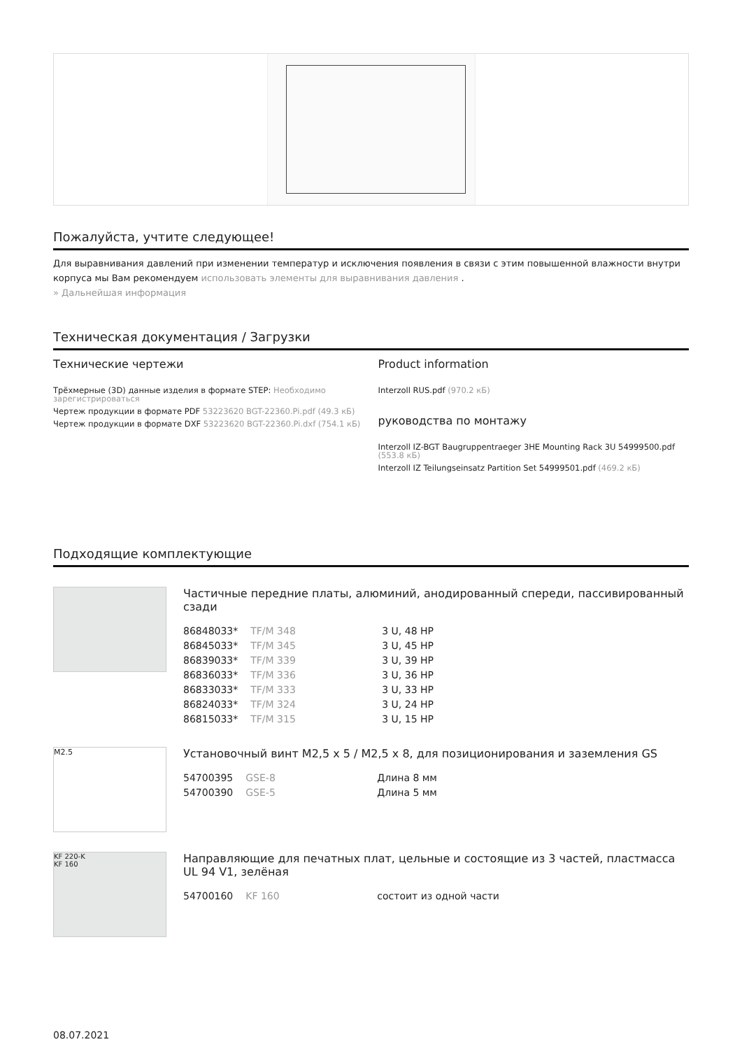Пожалуйста, учтите следующее!
Для выравнивания давлений при изменении температур и исключения появления в связи с этим повышенной влажности внутри корпуса мы Вам рекомендуем использовать элементы для выравнивания давления .
» Дальнейшая информация
Техническая документация / Загрузки
Технические чертежи
Трёхмерные (3D) данные изделия в формате STEP: Необходимо зарегистрироваться
Чертеж продукции в формате PDF 53223620 BGT-22360.Pi.pdf (49.3 кБ)
Чертеж продукции в формате DXF 53223620 BGT-22360.Pi.dxf (754.1 кБ)
Product information
Interzoll RUS.pdf (970.2 кБ)
руководства по монтажу
Interzoll IZ-BGT Baugruppentraeger 3HE Mounting Rack 3U 54999500.pdf (553.8 кБ)
Interzoll IZ Teilungseinsatz Partition Set 54999501.pdf (469.2 кБ)
Подходящие комплектующие
Частичные передние платы, алюминий, анодированный спереди, пассивированный сзади
| 86848033* | TF/M 348 | 3 U, 48 HP |
| 86845033* | TF/M 345 | 3 U, 45 HP |
| 86839033* | TF/M 339 | 3 U, 39 HP |
| 86836033* | TF/M 336 | 3 U, 36 HP |
| 86833033* | TF/M 333 | 3 U, 33 HP |
| 86824033* | TF/M 324 | 3 U, 24 HP |
| 86815033* | TF/M 315 | 3 U, 15 HP |
M2.5
Установочный винт M2,5 x 5 / M2,5 x 8, для позиционирования и заземления GS
| 54700395 | GSE-8 | Длина 8 мм |
| 54700390 | GSE-5 | Длина 5 мм |
KF 220-K
KF 160
Направляющие для печатных плат, цельные и состоящие из 3 частей, пластмасса UL 94 V1, зелёная
| 54700160 | KF 160 | состоит из одной части |
08.07.2021